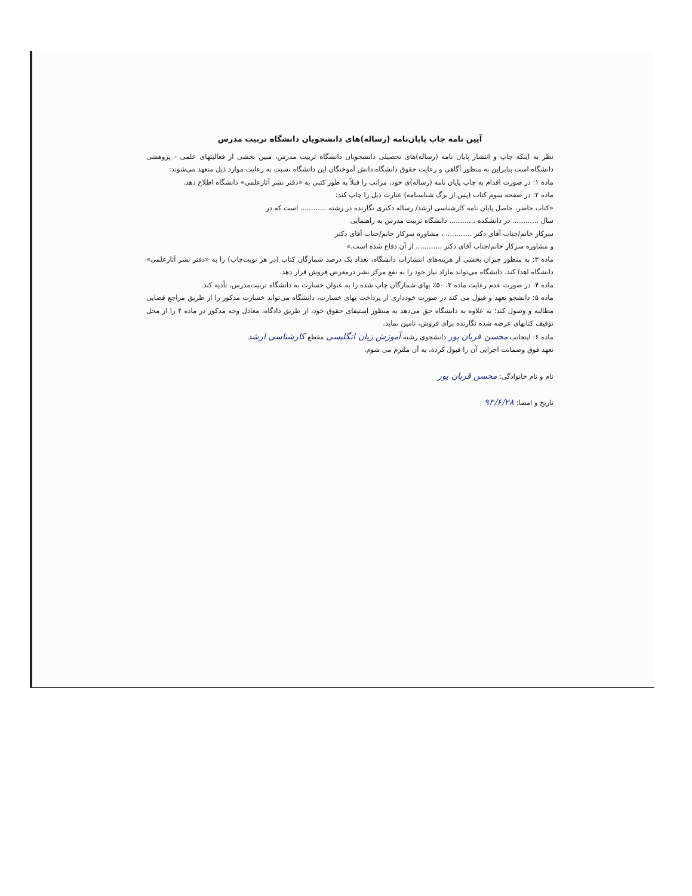آیین نامه چاپ پایان‌نامه (رساله)های دانشجویان دانشگاه تربیت مدرس
نظر به اینکه چاپ و انتشار پایان نامه (رساله)های تحصیلی دانشجویان دانشگاه تربیت مدرس، مبین بخشی از فعالیتهای علمی - پژوهشی دانشگاه است بنابراین به منظور آگاهی و رعایت حقوق دانشگاه،دانش آموختگان این دانشگاه نسبت به رعایت موارد ذیل متعهد می‌شوند:
ماده ۱: در صورت اقدام به چاپ پایان نامه (رساله)ی خود، مراتب را قبلاً به طور کتبی به «دفتر نشر آثارعلمی» دانشگاه اطلاع دهد.
ماده ۲: در صفحه سوم کتاب (پس از برگ شناسنامه) عبارت ذیل را چاپ کند:
«کتاب حاضر، حاصل پایان نامه کارشناسی ارشد/ رساله دکتری نگارنده در رشته ............ است که در
سال ............ در دانشکده ............ دانشگاه تربیت مدرس به راهنمایی
سرکار خانم/جناب آقای دکتر ............ ، مشاوره سرکار خانم/جناب آقای دکتر
و مشاوره سرکار خانم/جناب آقای دکتر ............ از آن دفاع شده است.»
ماده ۳: به منظور جبران بخشی از هزینه‌های انتشارات دانشگاه، تعداد یک درصد شمارگان کتاب (در هر نوبت‌چاپ) را به «دفتر نشر آثارعلمی» دانشگاه اهدا کند. دانشگاه می‌تواند مازاد نیاز خود را به نفع مرکز نشر درمعرض فروش قرار دهد.
ماده ۴: در صورت عدم رعایت ماده ۳، ۵۰٪ بهای شمارگان چاپ شده را به عنوان خسارت به دانشگاه تربیت‌مدرس، تأدیه کند.
ماده ۵: دانشجو تعهد و قبول می کند در صورت خودداری از پرداخت بهای خسارت، دانشگاه می‌تواند خسارت مذکور را از طریق مراجع قضایی مطالبه و وصول کند؛ به علاوه به دانشگاه حق می‌دهد به منظور استیفای حقوق خود، از طریق دادگاه، معادل وجه مذکور در ماده ۴ را از محل توقیف کتابهای عرضه شده نگارنده برای فروش، تامین نماید.
ماده ۶: اینجانب محسن قربان پور دانشجوی رشته آموزش زبان انگلیسی مقطع کارشناسی ارشد
تعهد فوق وضمانت اجرایی آن را قبول کرده، به آن ملتزم می شوم.
نام و نام خانوادگی: محسن قربان پور
تاریخ و امضا: ۹۳/۶/۲۸